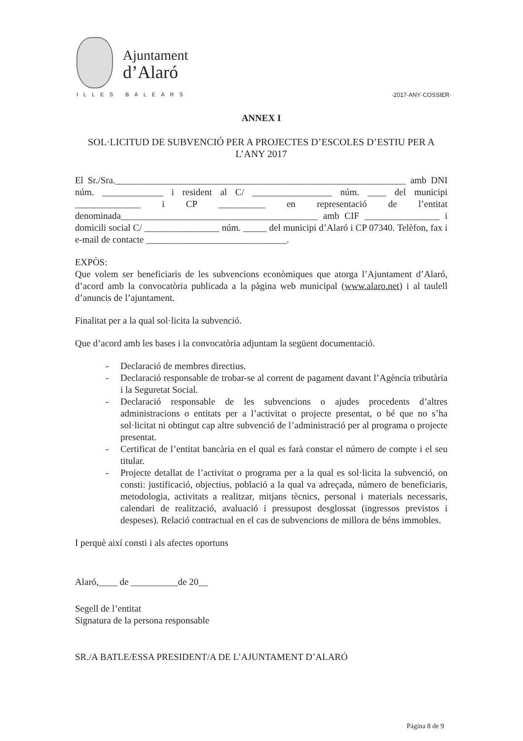Ajuntament
d’Alaró
ILLES BALEARS
·2017·ANY·COSSIER·
ANNEX I
SOL·LICITUD DE SUBVENCIÓ PER A PROJECTES D’ESCOLES D’ESTIU PER A L’ANY 2017
El Sr./Sra.______________________________________________________________ amb DNI núm. _____________ i resident al C/ _________________ núm. ____ del municipi ______________ i CP __________ en representació de l’entitat denominada__________________________________________ amb CIF ________________ i domicili social C/ ________________ núm. _____ del municipi d’Alaró i CP 07340. Telèfon, fax i e-mail de contacte ______________________________.
EXPÒS:
Que volem ser beneficiaris de les subvencions econòmiques que atorga l’Ajuntament d’Alaró, d’acord amb la convocatòria publicada a la pàgina web municipal (www.alaro.net) i al taulell d’anuncis de l’ajuntament.
Finalitat per a la qual sol·licita la subvenció.
Que d’acord amb les bases i la convocatòria adjuntam la següent documentació.
- Declaració de membres directius.
- Declaració responsable de trobar-se al corrent de pagament davant l’Agència tributària i la Seguretat Social.
- Declaració responsable de les subvencions o ajudes procedents d’altres administracions o entitats per a l’activitat o projecte presentat, o bé que no s’ha sol·licitat ni obtingut cap altre subvenció de l’administració per al programa o projecte presentat.
- Certificat de l’entitat bancària en el qual es farà constar el número de compte i el seu titular.
- Projecte detallat de l’activitat o programa per a la qual es sol·licita la subvenció, on consti: justificació, objectius, població a la qual va adreçada, número de beneficiaris, metodologia, activitats a realitzar, mitjans tècnics, personal i materials necessaris, calendari de realització, avaluació i pressupost desglossat (ingressos previstos i despeses). Relació contractual en el cas de subvencions de millora de béns immobles.
I perquè així consti i als afectes oportuns
Alaró,____ de __________de 20__
Segell de l’entitat
Signatura de la persona responsable
SR./A BATLE/ESSA PRESIDENT/A DE L’AJUNTAMENT D’ALARÓ
Página 8 de 9